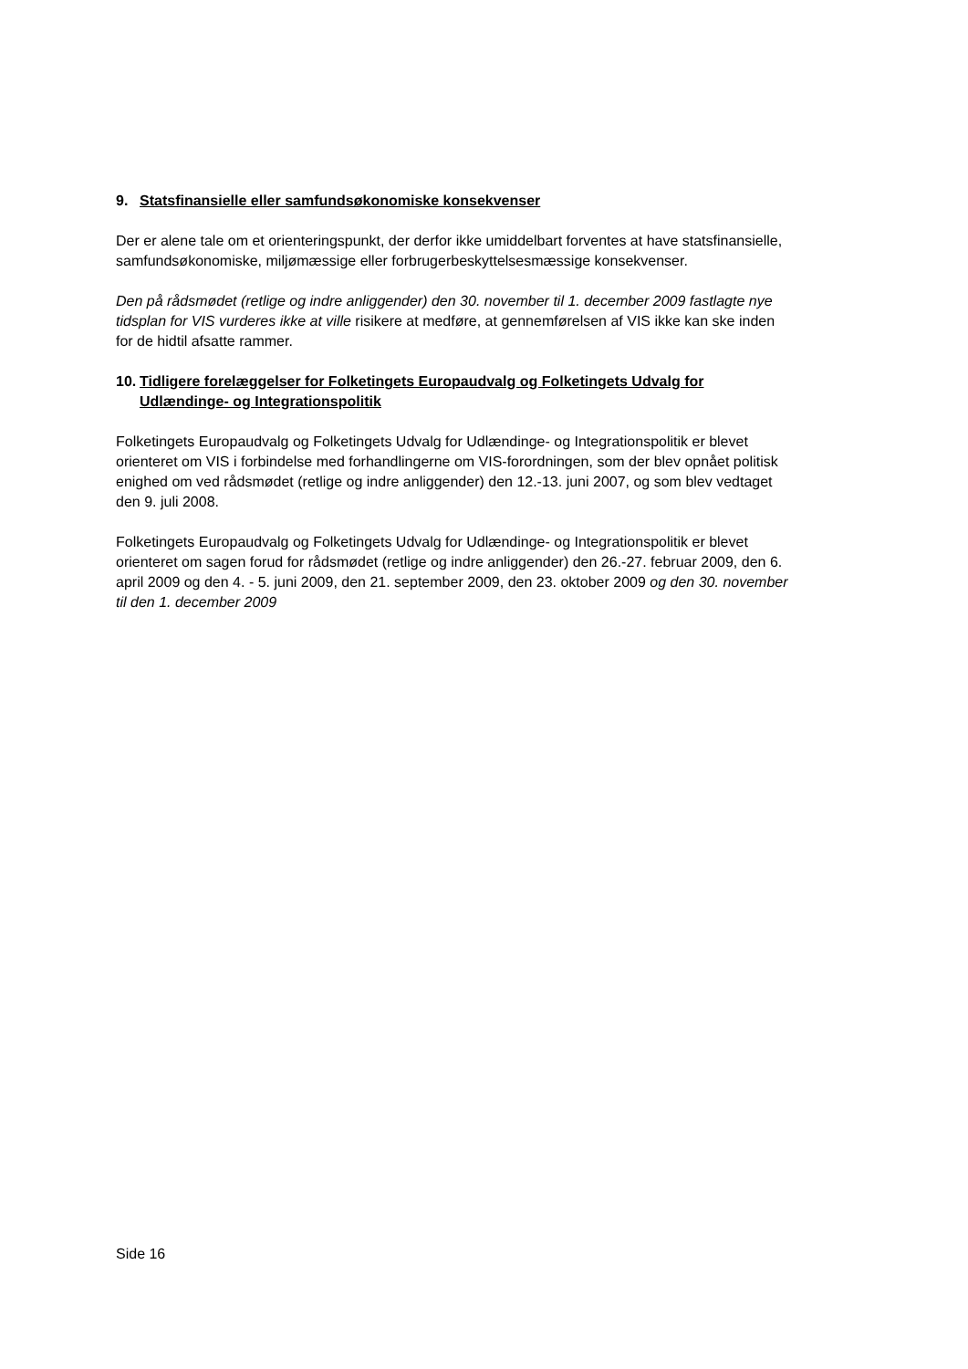9. Statsfinansielle eller samfundsøkonomiske konsekvenser
Der er alene tale om et orienteringspunkt, der derfor ikke umiddelbart forventes at have statsfinansielle, samfundsøkonomiske, miljømæssige eller forbrugerbeskyttelsesmæssige konsekvenser.
Den på rådsmødet (retlige og indre anliggender) den 30. november til 1. december 2009 fastlagte nye tidsplan for VIS vurderes ikke at ville risikere at medføre, at gennemførelsen af VIS ikke kan ske inden for de hidtil afsatte rammer.
10. Tidligere forelæggelser for Folketingets Europaudvalg og Folketingets Udvalg for Udlændinge- og Integrationspolitik
Folketingets Europaudvalg og Folketingets Udvalg for Udlændinge- og Integrationspolitik er blevet orienteret om VIS i forbindelse med forhandlingerne om VIS-forordningen, som der blev opnået politisk enighed om ved rådsmødet (retlige og indre anliggender) den 12.-13. juni 2007, og som blev vedtaget den 9. juli 2008.
Folketingets Europaudvalg og Folketingets Udvalg for Udlændinge- og Integrationspolitik er blevet orienteret om sagen forud for rådsmødet (retlige og indre anliggender) den 26.-27. februar 2009, den 6. april 2009 og den 4. - 5. juni 2009, den 21. september 2009, den 23. oktober 2009 og den 30. november til den 1. december 2009
Side 16